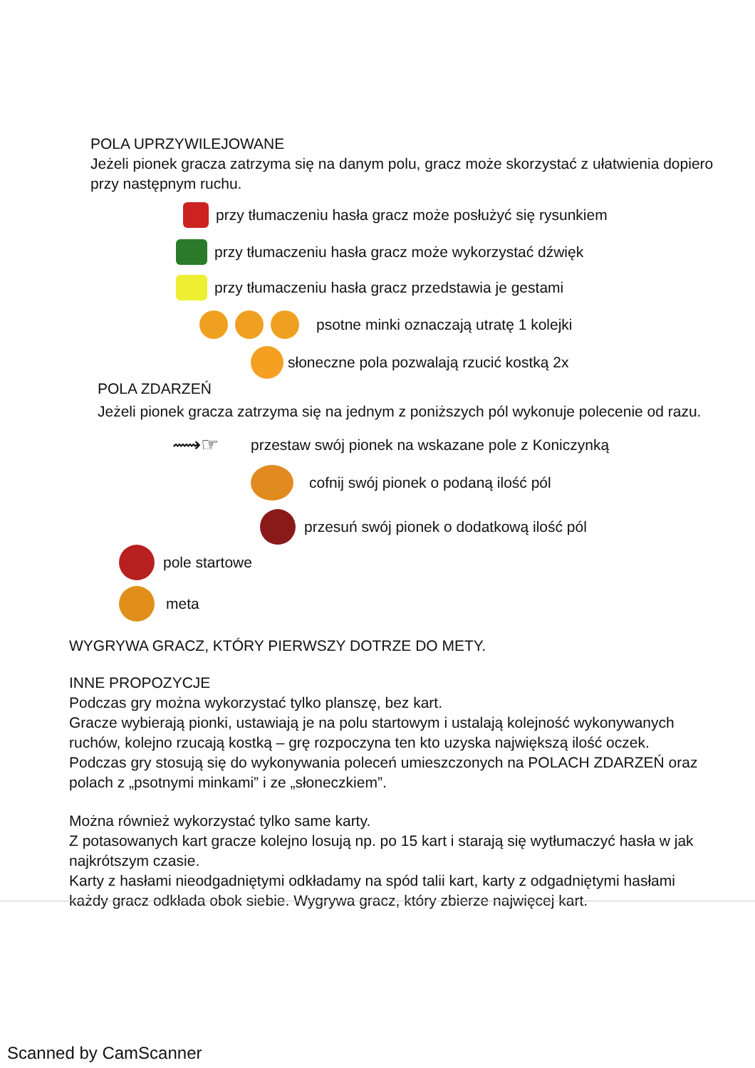POLA UPRZYWILEJOWANE
Jeżeli pionek gracza zatrzyma się na danym polu, gracz może skorzystać z ułatwienia dopiero przy następnym ruchu.
przy tłumaczeniu hasła gracz może posłużyć się rysunkiem
przy tłumaczeniu hasła gracz może wykorzystać dźwięk
przy tłumaczeniu hasła gracz przedstawia je gestami
psotne minki oznaczają utratę 1 kolejki
słoneczne pola pozwalają rzucić kostką 2x
POLA ZDARZEŃ
Jeżeli pionek gracza zatrzyma się na jednym z poniższych pól wykonuje polecenie od razu.
⟿☞ przestaw swój pionek na wskazane pole z Koniczynką
cofnij swój pionek o podaną ilość pól
przesuń swój pionek o dodatkową ilość pól
pole startowe
meta
WYGRYWA GRACZ, KTÓRY PIERWSZY DOTRZE DO METY.
INNE PROPOZYCJE
Podczas gry można wykorzystać tylko planszę, bez kart.
Gracze wybierają pionki, ustawiają je na polu startowym i ustalają kolejność wykonywanych ruchów, kolejno rzucają kostką – grę rozpoczyna ten kto uzyska największą ilość oczek.
Podczas gry stosują się do wykonywania poleceń umieszczonych na POLACH ZDARZEŃ oraz polach z „psotnymi minkami” i ze „słoneczkiem”.
Można również wykorzystać tylko same karty.
Z potasowanych kart gracze kolejno losują np. po 15 kart i starają się wytłumaczyć hasła w jak najkrótszym czasie.
Karty z hasłami nieodgadniętymi odkładamy na spód talii kart, karty z odgadniętymi hasłami każdy gracz odkłada obok siebie. Wygrywa gracz, który zbierze najwięcej kart.
Scanned by CamScanner